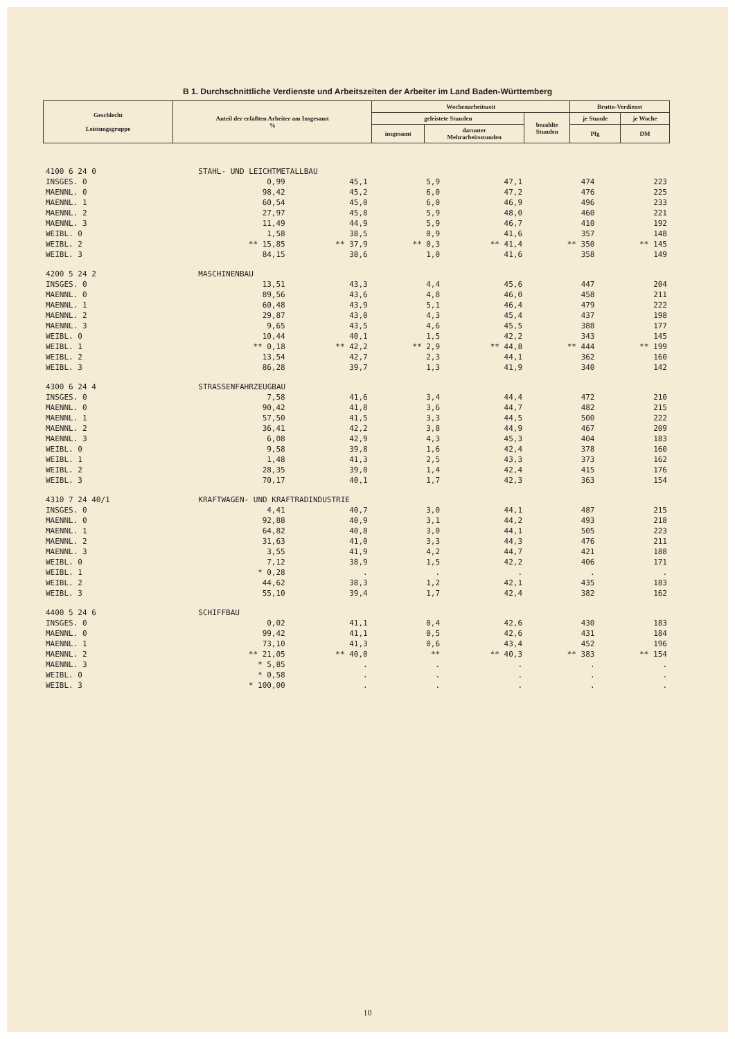B 1. Durchschnittliche Verdienste und Arbeitszeiten der Arbeiter im Land Baden-Württemberg
| Geschlecht Leistungsgruppe | Anteil der erfaßten Arbeiter am Insgesamt % | Wochenarbeitszeit | | | Brutto-Verdienst | |
| --- | --- | --- | --- | --- | --- | --- |
| | | geleistete Stunden | | bezahlte Stunden | je Stunde | je Woche |
| | | insgesamt | darunter Mehrarbeitsstunden | | Pfg | DM |
| 4100 6 24 0 | STAHL- UND LEICHTMETALLBAU | | | | | |
| INSGES. 0 | 0,99 | 45,1 | 5,9 | 47,1 | 474 | 223 |
| MAENNL. 0 | 98,42 | 45,2 | 6,0 | 47,2 | 476 | 225 |
| MAENNL. 1 | 60,54 | 45,0 | 6,0 | 46,9 | 496 | 233 |
| MAENNL. 2 | 27,97 | 45,8 | 5,9 | 48,0 | 460 | 221 |
| MAENNL. 3 | 11,49 | 44,9 | 5,9 | 46,7 | 410 | 192 |
| WEIBL. 0 | 1,58 | 38,5 | 0,9 | 41,6 | 357 | 148 |
| WEIBL. 2 | ** 15,85 | ** 37,9 | ** 0,3 | ** 41,4 | ** 350 | ** 145 |
| WEIBL. 3 | 84,15 | 38,6 | 1,0 | 41,6 | 358 | 149 |
| 4200 5 24 2 | MASCHINENBAU | | | | | |
| INSGES. 0 | 13,51 | 43,3 | 4,4 | 45,6 | 447 | 204 |
| MAENNL. 0 | 89,56 | 43,6 | 4,8 | 46,0 | 458 | 211 |
| MAENNL. 1 | 60,48 | 43,9 | 5,1 | 46,4 | 479 | 222 |
| MAENNL. 2 | 29,87 | 43,0 | 4,3 | 45,4 | 437 | 198 |
| MAENNL. 3 | 9,65 | 43,5 | 4,6 | 45,5 | 388 | 177 |
| WEIBL. 0 | 10,44 | 40,1 | 1,5 | 42,2 | 343 | 145 |
| WEIBL. 1 | ** 0,18 | ** 42,2 | ** 2,9 | ** 44,8 | ** 444 | ** 199 |
| WEIBL. 2 | 13,54 | 42,7 | 2,3 | 44,1 | 362 | 160 |
| WEIBL. 3 | 86,28 | 39,7 | 1,3 | 41,9 | 340 | 142 |
| 4300 6 24 4 | STRASSENFAHRZEUGBAU | | | | | |
| INSGES. 0 | 7,58 | 41,6 | 3,4 | 44,4 | 472 | 210 |
| MAENNL. 0 | 90,42 | 41,8 | 3,6 | 44,7 | 482 | 215 |
| MAENNL. 1 | 57,50 | 41,5 | 3,3 | 44,5 | 500 | 222 |
| MAENNL. 2 | 36,41 | 42,2 | 3,8 | 44,9 | 467 | 209 |
| MAENNL. 3 | 6,08 | 42,9 | 4,3 | 45,3 | 404 | 183 |
| WEIBL. 0 | 9,58 | 39,8 | 1,6 | 42,4 | 378 | 160 |
| WEIBL. 1 | 1,48 | 41,3 | 2,5 | 43,3 | 373 | 162 |
| WEIBL. 2 | 28,35 | 39,0 | 1,4 | 42,4 | 415 | 176 |
| WEIBL. 3 | 70,17 | 40,1 | 1,7 | 42,3 | 363 | 154 |
| 4310 7 24 40/1 | KRAFTWAGEN- UND KRAFTRADINDUSTRIE | | | | | |
| INSGES. 0 | 4,41 | 40,7 | 3,0 | 44,1 | 487 | 215 |
| MAENNL. 0 | 92,88 | 40,9 | 3,1 | 44,2 | 493 | 218 |
| MAENNL. 1 | 64,82 | 40,8 | 3,0 | 44,1 | 505 | 223 |
| MAENNL. 2 | 31,63 | 41,0 | 3,3 | 44,3 | 476 | 211 |
| MAENNL. 3 | 3,55 | 41,9 | 4,2 | 44,7 | 421 | 188 |
| WEIBL. 0 | 7,12 | 38,9 | 1,5 | 42,2 | 406 | 171 |
| WEIBL. 1 | * 0,28 | . | . | . | . | . |
| WEIBL. 2 | 44,62 | 38,3 | 1,2 | 42,1 | 435 | 183 |
| WEIBL. 3 | 55,10 | 39,4 | 1,7 | 42,4 | 382 | 162 |
| 4400 5 24 6 | SCHIFFBAU | | | | | |
| INSGES. 0 | 0,02 | 41,1 | 0,4 | 42,6 | 430 | 183 |
| MAENNL. 0 | 99,42 | 41,1 | 0,5 | 42,6 | 431 | 184 |
| MAENNL. 1 | 73,10 | 41,3 | 0,6 | 43,4 | 452 | 196 |
| MAENNL. 2 | ** 21,05 | ** 40,0 | ** | ** 40,3 | ** 383 | ** 154 |
| MAENNL. 3 | * 5,85 | . | . | . | . | . |
| WEIBL. 0 | * 0,58 | . | . | . | . | . |
| WEIBL. 3 | * 100,00 | . | . | . | . | . |
10